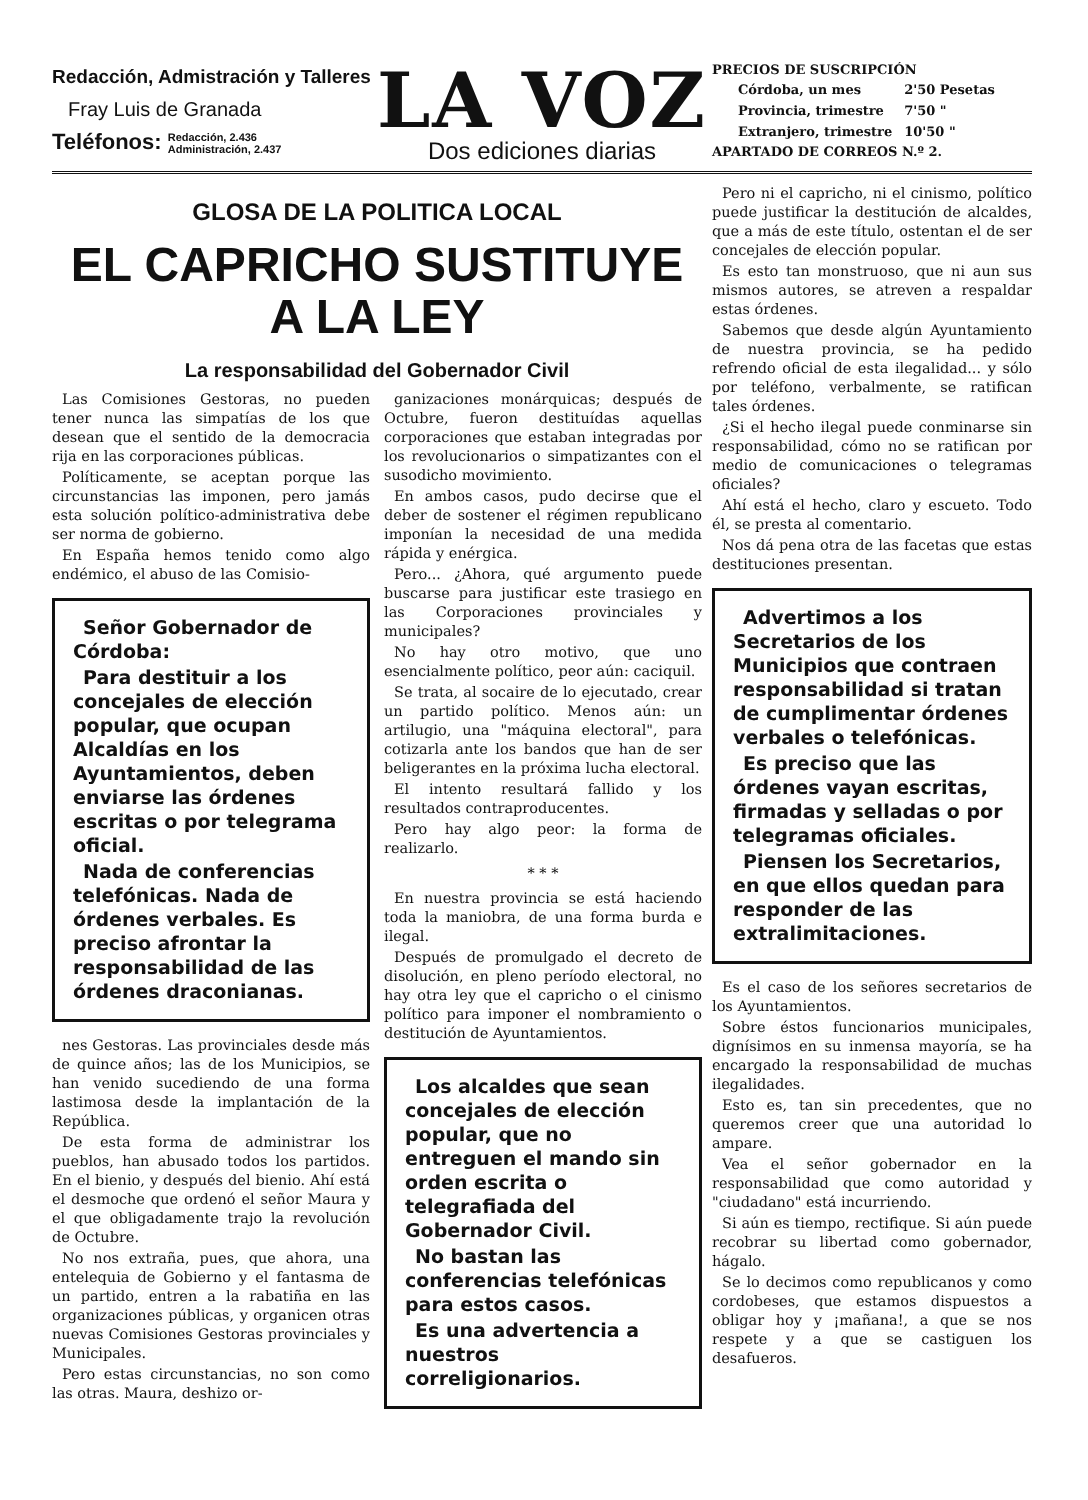Redacción, Admistración y Talleres
Fray Luis de Granada
Teléfonos: Redacción, 2.436
Administración, 2.437
LA VOZ
Dos ediciones diarias
PRECIOS DE SUSCRIPCIÓN
| Córdoba, un mes | 2'50 Pesetas |
| Provincia, trimestre | 7'50 " |
| Extranjero, trimestre | 10'50 " |
APARTADO DE CORREOS N.º 2.
GLOSA DE LA POLITICA LOCAL
EL CAPRICHO SUSTITUYE A LA LEY
La responsabilidad del Gobernador Civil
Las Comisiones Gestoras, no pueden tener nunca las simpatías de los que desean que el sentido de la democracia rija en las corporaciones públicas.
Políticamente, se aceptan porque las circunstancias las imponen, pero jamás esta solución político-administrativa debe ser norma de gobierno.
En España hemos tenido como algo endémico, el abuso de las Comisio-
Señor Gobernador de Córdoba:
Para destituir a los concejales de elección popular, que ocupan Alcaldías en los Ayuntamientos, deben enviarse las órdenes escritas o por telegrama oficial.
Nada de conferencias telefónicas. Nada de órdenes verbales. Es preciso afrontar la responsabilidad de las órdenes draconianas.
nes Gestoras. Las provinciales desde más de quince años; las de los Municipios, se han venido sucediendo de una forma lastimosa desde la implantación de la República.
De esta forma de administrar los pueblos, han abusado todos los partidos. En el bienio, y después del bienio. Ahí está el desmoche que ordenó el señor Maura y el que obligadamente trajo la revolución de Octubre.
No nos extraña, pues, que ahora, una entelequia de Gobierno y el fantasma de un partido, entren a la rabatiña en las organizaciones públicas, y organicen otras nuevas Comisiones Gestoras provinciales y Municipales.
Pero estas circunstancias, no son como las otras. Maura, deshizo or-
ganizaciones monárquicas; después de Octubre, fueron destituídas aquellas corporaciones que estaban integradas por los revolucionarios o simpatizantes con el susodicho movimiento.
En ambos casos, pudo decirse que el deber de sostener el régimen republicano imponían la necesidad de una medida rápida y enérgica.
Pero... ¿Ahora, qué argumento puede buscarse para justificar este trasiego en las Corporaciones provinciales y municipales?
No hay otro motivo, que uno esencialmente político, peor aún: caciquil.
Se trata, al socaire de lo ejecutado, crear un partido político. Menos aún: un artilugio, una "máquina electoral", para cotizarla ante los bandos que han de ser beligerantes en la próxima lucha electoral.
El intento resultará fallido y los resultados contraproducentes.
Pero hay algo peor: la forma de realizarlo.
* * *
En nuestra provincia se está haciendo toda la maniobra, de una forma burda e ilegal.
Después de promulgado el decreto de disolución, en pleno período electoral, no hay otra ley que el capricho o el cinismo político para imponer el nombramiento o destitución de Ayuntamientos.
Los alcaldes que sean concejales de elección popular, que no entreguen el mando sin orden escrita o telegrafiada del Gobernador Civil.
No bastan las conferencias telefónicas para estos casos.
Es una advertencia a nuestros correligionarios.
Pero ni el capricho, ni el cinismo, político puede justificar la destitución de alcaldes, que a más de este título, ostentan el de ser concejales de elección popular.
Es esto tan monstruoso, que ni aun sus mismos autores, se atreven a respaldar estas órdenes.
Sabemos que desde algún Ayuntamiento de nuestra provincia, se ha pedido refrendo oficial de esta ilegalidad... y sólo por teléfono, verbalmente, se ratifican tales órdenes.
¿Si el hecho ilegal puede conminarse sin responsabilidad, cómo no se ratifican por medio de comunicaciones o telegramas oficiales?
Ahí está el hecho, claro y escueto. Todo él, se presta al comentario.
Nos dá pena otra de las facetas que estas destituciones presentan.
Advertimos a los Secretarios de los Municipios que contraen responsabilidad si tratan de cumplimentar órdenes verbales o telefónicas.
Es preciso que las órdenes vayan escritas, firmadas y selladas o por telegramas oficiales.
Piensen los Secretarios, en que ellos quedan para responder de las extralimitaciones.
Es el caso de los señores secretarios de los Ayuntamientos.
Sobre éstos funcionarios municipales, dignísimos en su inmensa mayoría, se ha encargado la responsabilidad de muchas ilegalidades.
Esto es, tan sin precedentes, que no queremos creer que una autoridad lo ampare.
Vea el señor gobernador en la responsabilidad que como autoridad y "ciudadano" está incurriendo.
Si aún es tiempo, rectifique. Si aún puede recobrar su libertad como gobernador, hágalo.
Se lo decimos como republicanos y como cordobeses, que estamos dispuestos a obligar hoy y ¡mañana!, a que se nos respete y a que se castiguen los desafueros.